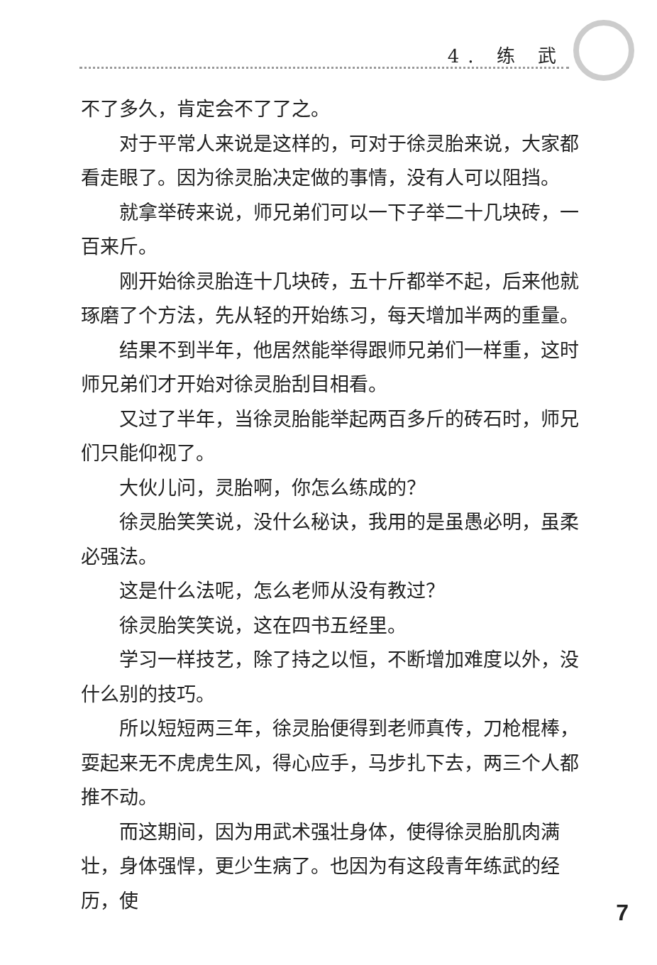4. 练 武
不了多久，肯定会不了了之。
对于平常人来说是这样的，可对于徐灵胎来说，大家都看走眼了。因为徐灵胎决定做的事情，没有人可以阻挡。
就拿举砖来说，师兄弟们可以一下子举二十几块砖，一百来斤。
刚开始徐灵胎连十几块砖，五十斤都举不起，后来他就琢磨了个方法，先从轻的开始练习，每天增加半两的重量。
结果不到半年，他居然能举得跟师兄弟们一样重，这时师兄弟们才开始对徐灵胎刮目相看。
又过了半年，当徐灵胎能举起两百多斤的砖石时，师兄们只能仰视了。
大伙儿问，灵胎啊，你怎么练成的？
徐灵胎笑笑说，没什么秘诀，我用的是虽愚必明，虽柔必强法。
这是什么法呢，怎么老师从没有教过？
徐灵胎笑笑说，这在四书五经里。
学习一样技艺，除了持之以恒，不断增加难度以外，没什么别的技巧。
所以短短两三年，徐灵胎便得到老师真传，刀枪棍棒，耍起来无不虎虎生风，得心应手，马步扎下去，两三个人都推不动。
而这期间，因为用武术强壮身体，使得徐灵胎肌肉满壮，身体强悍，更少生病了。也因为有这段青年练武的经历，使
7